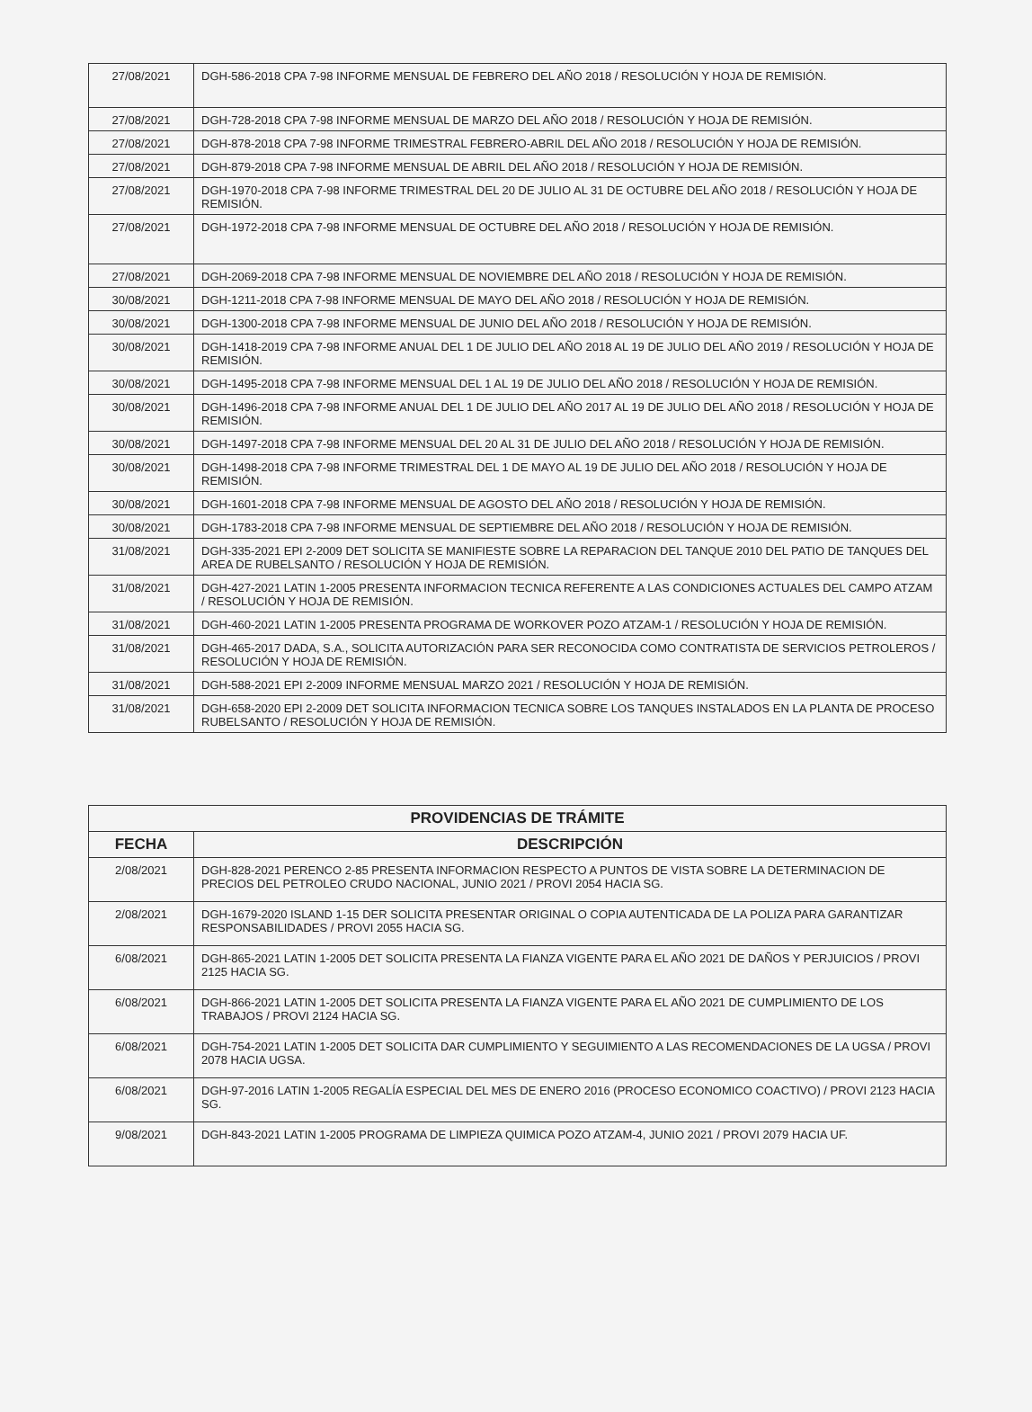| 27/08/2021 | DGH-586-2018 CPA 7-98 INFORME MENSUAL DE FEBRERO DEL AÑO 2018 / RESOLUCIÓN Y HOJA DE REMISIÓN. |
| 27/08/2021 | DGH-728-2018 CPA 7-98 INFORME MENSUAL DE MARZO DEL AÑO 2018 / RESOLUCIÓN Y HOJA DE REMISIÓN. |
| 27/08/2021 | DGH-878-2018 CPA 7-98 INFORME TRIMESTRAL FEBRERO-ABRIL DEL AÑO 2018 / RESOLUCIÓN Y HOJA DE REMISIÓN. |
| 27/08/2021 | DGH-879-2018 CPA 7-98 INFORME MENSUAL DE ABRIL DEL AÑO 2018 / RESOLUCIÓN Y HOJA DE REMISIÓN. |
| 27/08/2021 | DGH-1970-2018 CPA 7-98 INFORME TRIMESTRAL DEL 20 DE JULIO AL 31 DE OCTUBRE DEL AÑO 2018 / RESOLUCIÓN Y HOJA DE REMISIÓN. |
| 27/08/2021 | DGH-1972-2018 CPA 7-98 INFORME MENSUAL DE OCTUBRE DEL AÑO 2018 / RESOLUCIÓN Y HOJA DE REMISIÓN. |
| 27/08/2021 | DGH-2069-2018 CPA 7-98 INFORME MENSUAL DE NOVIEMBRE DEL AÑO 2018 / RESOLUCIÓN Y HOJA DE REMISIÓN. |
| 30/08/2021 | DGH-1211-2018 CPA 7-98 INFORME MENSUAL DE MAYO DEL AÑO 2018 / RESOLUCIÓN Y HOJA DE REMISIÓN. |
| 30/08/2021 | DGH-1300-2018 CPA 7-98 INFORME MENSUAL DE JUNIO DEL AÑO 2018 / RESOLUCIÓN Y HOJA DE REMISIÓN. |
| 30/08/2021 | DGH-1418-2019 CPA 7-98 INFORME ANUAL DEL 1 DE JULIO DEL AÑO 2018 AL 19 DE JULIO DEL AÑO 2019 / RESOLUCIÓN Y HOJA DE REMISIÓN. |
| 30/08/2021 | DGH-1495-2018 CPA 7-98 INFORME MENSUAL DEL 1 AL 19 DE JULIO DEL AÑO 2018 / RESOLUCIÓN Y HOJA DE REMISIÓN. |
| 30/08/2021 | DGH-1496-2018 CPA 7-98 INFORME ANUAL DEL 1 DE JULIO DEL AÑO 2017 AL 19 DE JULIO DEL AÑO 2018 / RESOLUCIÓN Y HOJA DE REMISIÓN. |
| 30/08/2021 | DGH-1497-2018 CPA 7-98 INFORME MENSUAL DEL 20 AL 31 DE JULIO DEL AÑO 2018 / RESOLUCIÓN Y HOJA DE REMISIÓN. |
| 30/08/2021 | DGH-1498-2018 CPA 7-98 INFORME TRIMESTRAL DEL 1 DE MAYO AL 19 DE JULIO DEL AÑO 2018 / RESOLUCIÓN Y HOJA DE REMISIÓN. |
| 30/08/2021 | DGH-1601-2018 CPA 7-98 INFORME MENSUAL DE AGOSTO DEL AÑO 2018 / RESOLUCIÓN Y HOJA DE REMISIÓN. |
| 30/08/2021 | DGH-1783-2018 CPA 7-98 INFORME MENSUAL DE SEPTIEMBRE DEL AÑO 2018 / RESOLUCIÓN Y HOJA DE REMISIÓN. |
| 31/08/2021 | DGH-335-2021 EPI 2-2009 DET SOLICITA SE MANIFIESTE SOBRE LA REPARACION DEL TANQUE 2010 DEL PATIO DE TANQUES DEL AREA DE RUBELSANTO / RESOLUCIÓN Y HOJA DE REMISIÓN. |
| 31/08/2021 | DGH-427-2021 LATIN 1-2005 PRESENTA INFORMACION TECNICA REFERENTE A LAS CONDICIONES ACTUALES DEL CAMPO ATZAM / RESOLUCIÓN Y HOJA DE REMISIÓN. |
| 31/08/2021 | DGH-460-2021 LATIN 1-2005 PRESENTA PROGRAMA DE WORKOVER POZO ATZAM-1 / RESOLUCIÓN Y HOJA DE REMISIÓN. |
| 31/08/2021 | DGH-465-2017 DADA, S.A., SOLICITA AUTORIZACIÓN PARA SER RECONOCIDA COMO CONTRATISTA DE SERVICIOS PETROLEROS / RESOLUCIÓN Y HOJA DE REMISIÓN. |
| 31/08/2021 | DGH-588-2021 EPI 2-2009 INFORME MENSUAL MARZO 2021 / RESOLUCIÓN Y HOJA DE REMISIÓN. |
| 31/08/2021 | DGH-658-2020 EPI 2-2009 DET SOLICITA INFORMACION TECNICA SOBRE LOS TANQUES INSTALADOS EN LA PLANTA DE PROCESO RUBELSANTO / RESOLUCIÓN Y HOJA DE REMISIÓN. |
| PROVIDENCIAS DE TRÁMITE | |
| --- | --- |
| FECHA | DESCRIPCIÓN |
| 2/08/2021 | DGH-828-2021 PERENCO 2-85 PRESENTA INFORMACION RESPECTO A PUNTOS DE VISTA SOBRE LA DETERMINACION DE PRECIOS DEL PETROLEO CRUDO NACIONAL, JUNIO 2021 / PROVI 2054 HACIA SG. |
| 2/08/2021 | DGH-1679-2020 ISLAND 1-15 DER SOLICITA PRESENTAR ORIGINAL O COPIA AUTENTICADA DE LA POLIZA PARA GARANTIZAR RESPONSABILIDADES / PROVI 2055 HACIA SG. |
| 6/08/2021 | DGH-865-2021 LATIN 1-2005 DET SOLICITA PRESENTA LA FIANZA VIGENTE PARA EL AÑO 2021 DE DAÑOS Y PERJUICIOS / PROVI 2125 HACIA SG. |
| 6/08/2021 | DGH-866-2021 LATIN 1-2005 DET SOLICITA PRESENTA LA FIANZA VIGENTE PARA EL AÑO 2021 DE CUMPLIMIENTO DE LOS TRABAJOS / PROVI 2124 HACIA SG. |
| 6/08/2021 | DGH-754-2021 LATIN 1-2005 DET SOLICITA DAR CUMPLIMIENTO Y SEGUIMIENTO A LAS RECOMENDACIONES DE LA UGSA / PROVI 2078 HACIA UGSA. |
| 6/08/2021 | DGH-97-2016 LATIN 1-2005 REGALÍA ESPECIAL DEL MES DE ENERO 2016 (PROCESO ECONOMICO COACTIVO) / PROVI 2123 HACIA SG. |
| 9/08/2021 | DGH-843-2021 LATIN 1-2005 PROGRAMA DE LIMPIEZA QUIMICA POZO ATZAM-4, JUNIO 2021 / PROVI 2079 HACIA UF. |